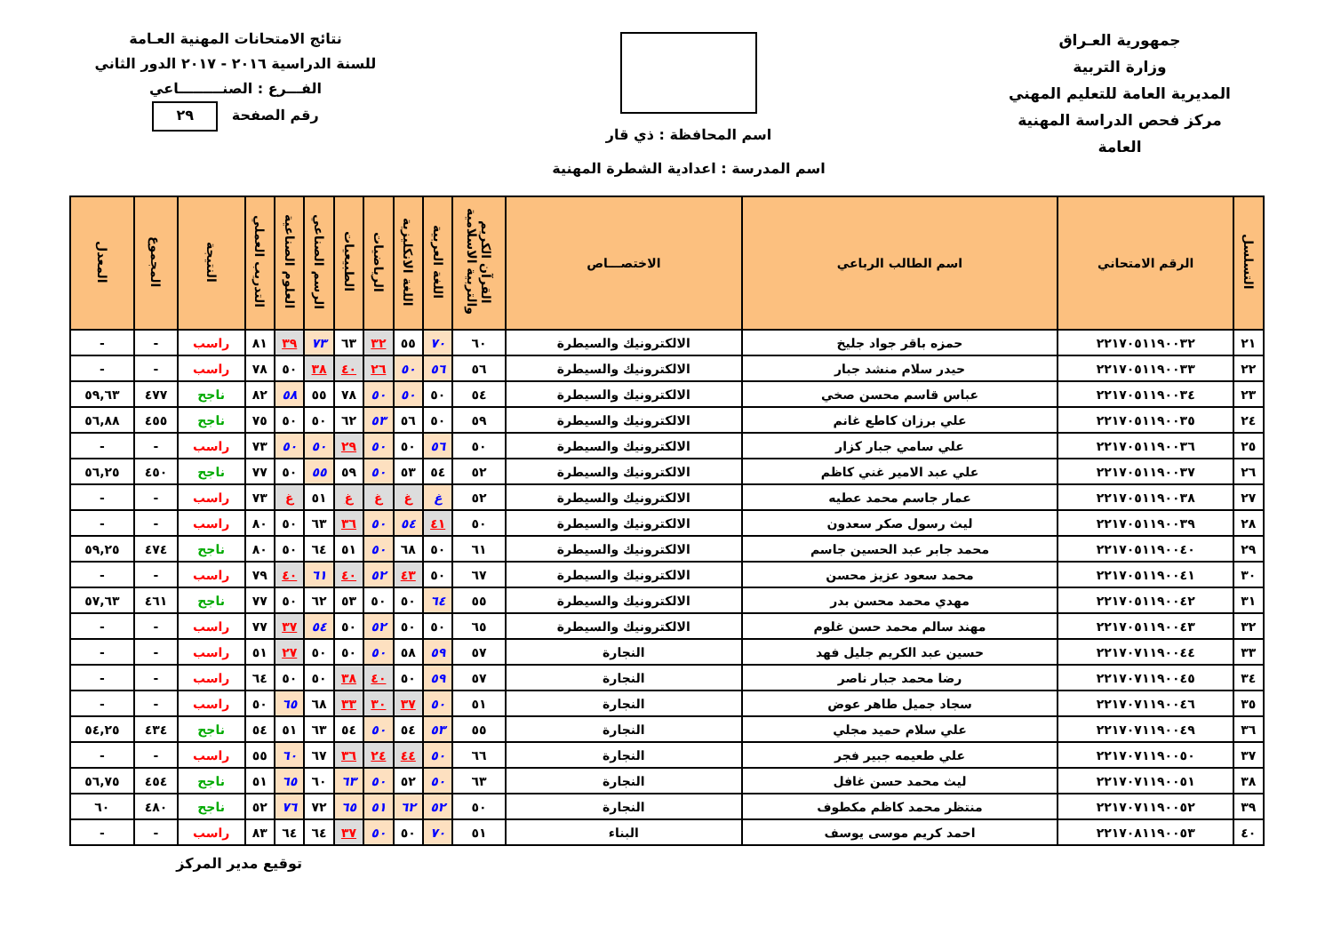جمهورية العـراق
وزارة التربية
المديرية العامة للتعليم المهني
مركز فحص الدراسة المهنية العامة
اسم المحافظة : ذي قار
اسم المدرسة : اعدادية الشطرة المهنية
نتائج الامتحانات المهنية العـامة
للسنة الدراسية ٢٠١٦ - ٢٠١٧ الدور الثاني
الفـــرع : الصنـــــــــاعي
رقم الصفحة ٢٩
| التسلسل | الرقم الامتحاني | اسم الطالب الرباعي | الاختصـــاص | القرآن الكريم والتربية الاسلامية | اللغة العربية | اللغة الانكليزية | الرياضيات | الطبيعيات | الرسم الصناعي | العلوم الصناعية | التدريب العملي | النتيجة | المجموع | المعدل |
| --- | --- | --- | --- | --- | --- | --- | --- | --- | --- | --- | --- | --- | --- | --- |
| ٢١ | ٢٢١٧٠٥١١٩٠٠٣٢ | حمزه باقر جواد جليخ | الالكترونيك والسيطرة | ٦٠ | ٧٠ | ٥٥ | ٣٢ | ٦٣ | ٧٣ | ٣٩ | ٨١ | راسب | - | - |
| ٢٢ | ٢٢١٧٠٥١١٩٠٠٣٣ | حيدر سلام منشد جبار | الالكترونيك والسيطرة | ٥٦ | ٥٦ | ٥٠ | ٢٦ | ٤٠ | ٣٨ | ٥٠ | ٧٨ | راسب | - | - |
| ٢٣ | ٢٢١٧٠٥١١٩٠٠٣٤ | عباس قاسم محسن صخي | الالكترونيك والسيطرة | ٥٤ | ٥٠ | ٥٠ | ٥٠ | ٧٨ | ٥٥ | ٥٨ | ٨٢ | ناجح | ٤٧٧ | ٥٩,٦٣ |
| ٢٤ | ٢٢١٧٠٥١١٩٠٠٣٥ | علي برزان كاطع غانم | الالكترونيك والسيطرة | ٥٩ | ٥٠ | ٥٦ | ٥٣ | ٦٢ | ٥٠ | ٥٠ | ٧٥ | ناجح | ٤٥٥ | ٥٦,٨٨ |
| ٢٥ | ٢٢١٧٠٥١١٩٠٠٣٦ | علي سامي جبار كزار | الالكترونيك والسيطرة | ٥٠ | ٥٦ | ٥٠ | ٥٠ | ٢٩ | ٥٠ | ٥٠ | ٧٣ | راسب | - | - |
| ٢٦ | ٢٢١٧٠٥١١٩٠٠٣٧ | علي عبد الامير غني كاظم | الالكترونيك والسيطرة | ٥٢ | ٥٤ | ٥٣ | ٥٠ | ٥٩ | ٥٥ | ٥٠ | ٧٧ | ناجح | ٤٥٠ | ٥٦,٢٥ |
| ٢٧ | ٢٢١٧٠٥١١٩٠٠٣٨ | عمار جاسم محمد عطيه | الالكترونيك والسيطرة | ٥٢ | غ | غ | غ | غ | ٥١ | غ | ٧٣ | راسب | - | - |
| ٢٨ | ٢٢١٧٠٥١١٩٠٠٣٩ | ليث رسول صكر سعدون | الالكترونيك والسيطرة | ٥٠ | ٤١ | ٥٤ | ٥٠ | ٣٦ | ٦٣ | ٥٠ | ٨٠ | راسب | - | - |
| ٢٩ | ٢٢١٧٠٥١١٩٠٠٤٠ | محمد جابر عبد الحسين جاسم | الالكترونيك والسيطرة | ٦١ | ٥٠ | ٦٨ | ٥٠ | ٥١ | ٦٤ | ٥٠ | ٨٠ | ناجح | ٤٧٤ | ٥٩,٢٥ |
| ٣٠ | ٢٢١٧٠٥١١٩٠٠٤١ | محمد سعود عزيز محسن | الالكترونيك والسيطرة | ٦٧ | ٥٠ | ٤٣ | ٥٢ | ٤٠ | ٦١ | ٤٠ | ٧٩ | راسب | - | - |
| ٣١ | ٢٢١٧٠٥١١٩٠٠٤٢ | مهدي محمد محسن بدر | الالكترونيك والسيطرة | ٥٥ | ٦٤ | ٥٠ | ٥٠ | ٥٣ | ٦٢ | ٥٠ | ٧٧ | ناجح | ٤٦١ | ٥٧,٦٣ |
| ٣٢ | ٢٢١٧٠٥١١٩٠٠٤٣ | مهند سالم محمد حسن غلوم | الالكترونيك والسيطرة | ٦٥ | ٥٠ | ٥٠ | ٥٢ | ٥٠ | ٥٤ | ٣٧ | ٧٧ | راسب | - | - |
| ٣٣ | ٢٢١٧٠٧١١٩٠٠٤٤ | حسين عبد الكريم جليل فهد | النجارة | ٥٧ | ٥٩ | ٥٨ | ٥٠ | ٥٠ | ٥٠ | ٢٧ | ٥١ | راسب | - | - |
| ٣٤ | ٢٢١٧٠٧١١٩٠٠٤٥ | رضا محمد جبار ناصر | النجارة | ٥٧ | ٥٩ | ٥٠ | ٤٠ | ٣٨ | ٥٠ | ٥٠ | ٦٤ | راسب | - | - |
| ٣٥ | ٢٢١٧٠٧١١٩٠٠٤٦ | سجاد جميل طاهر عوض | النجارة | ٥١ | ٥٠ | ٣٧ | ٣٠ | ٣٣ | ٦٨ | ٦٥ | ٥٠ | راسب | - | - |
| ٣٦ | ٢٢١٧٠٧١١٩٠٠٤٩ | علي سلام حميد مجلي | النجارة | ٥٥ | ٥٣ | ٥٤ | ٥٠ | ٥٤ | ٦٣ | ٥١ | ٥٤ | ناجح | ٤٣٤ | ٥٤,٢٥ |
| ٣٧ | ٢٢١٧٠٧١١٩٠٠٥٠ | علي طعيمه جبير فجر | النجارة | ٦٦ | ٥٠ | ٤٤ | ٢٤ | ٣٦ | ٦٧ | ٦٠ | ٥٥ | راسب | - | - |
| ٣٨ | ٢٢١٧٠٧١١٩٠٠٥١ | ليث محمد حسن غافل | النجارة | ٦٣ | ٥٠ | ٥٢ | ٥٠ | ٦٣ | ٦٠ | ٦٥ | ٥١ | ناجح | ٤٥٤ | ٥٦,٧٥ |
| ٣٩ | ٢٢١٧٠٧١١٩٠٠٥٢ | منتظر محمد كاظم مكطوف | النجارة | ٥٠ | ٥٢ | ٦٢ | ٥١ | ٦٥ | ٧٢ | ٧٦ | ٥٢ | ناجح | ٤٨٠ | ٦٠ |
| ٤٠ | ٢٢١٧٠٨١١٩٠٠٥٣ | احمد كريم موسى يوسف | البناء | ٥١ | ٧٠ | ٥٠ | ٥٠ | ٣٧ | ٦٤ | ٦٤ | ٨٣ | راسب | - | - |
توقيع مدير المركز